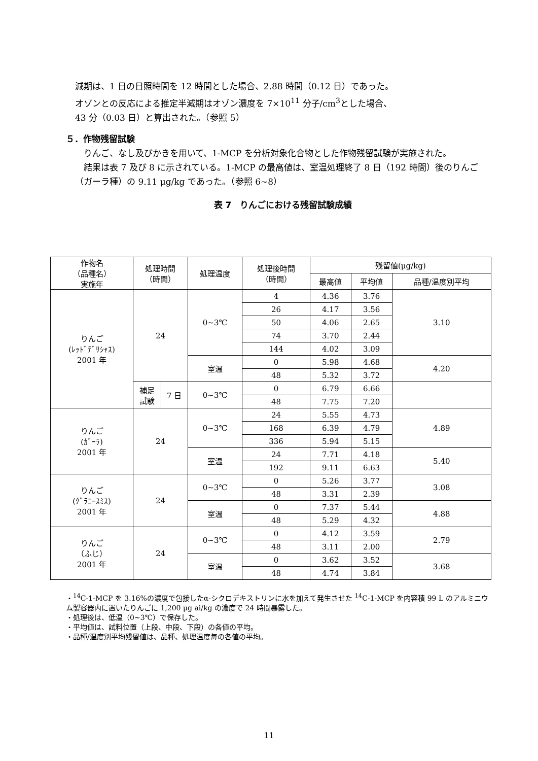減期は、1 日の日照時間を 12 時間とした場合、2.88 時間（0.12 日）であった。
オゾンとの反応による推定半減期はオゾン濃度を 7×10<sup>11</sup> 分子/cm<sup>3</sup>とした場合、
43 分（0.03 日）と算出された。（参照 5）
５．作物残留試験
　りんご、なし及びかきを用いて、1-MCP を分析対象化合物とした作物残留試験が実施された。
　結果は表 7 及び 8 に示されている。1-MCP の最高値は、室温処理終了 8 日（192 時間）後のりんご（ガーラ種）の 9.11 μg/kg であった。（参照 6~8）
表 7　りんごにおける残留試験成績
| 作物名 （品種名） 実施年 | 処理時間 （時間） | | 処理温度 | 処理後時間 （時間） | 残留値(μg/kg) | | |
| --- | --- | --- | --- | --- | --- | --- | --- |
| | | | | | 最高値 | 平均値 | 品種/温度別平均 |
| りんご (ﾚｯﾄﾞﾃﾞﾘｼｬｽ) 2001 年 | 24 | | 0~3℃ | 4 | 4.36 | 3.76 | 3.10 |
| | | | | 26 | 4.17 | 3.56 | |
| | | | | 50 | 4.06 | 2.65 | |
| | | | | 74 | 3.70 | 2.44 | |
| | | | | 144 | 4.02 | 3.09 | |
| | | | 室温 | 0 | 5.98 | 4.68 | 4.20 |
| | | | | 48 | 5.32 | 3.72 | |
| | 補足 試験 | 7 日 | 0~3℃ | 0 | 6.79 | 6.66 | |
| | | | | 48 | 7.75 | 7.20 | |
| りんご (ｶﾞｰﾗ) 2001 年 | 24 | | 0~3℃ | 24 | 5.55 | 4.73 | 4.89 |
| | | | | 168 | 6.39 | 4.79 | |
| | | | | 336 | 5.94 | 5.15 | |
| | | | 室温 | 24 | 7.71 | 4.18 | 5.40 |
| | | | | 192 | 9.11 | 6.63 | |
| りんご (ｸﾞﾗﾆｰｽﾐｽ) 2001 年 | 24 | | 0~3℃ | 0 | 5.26 | 3.77 | 3.08 |
| | | | | 48 | 3.31 | 2.39 | |
| | | | 室温 | 0 | 7.37 | 5.44 | 4.88 |
| | | | | 48 | 5.29 | 4.32 | |
| りんご （ふじ） 2001 年 | 24 | | 0~3℃ | 0 | 4.12 | 3.59 | 2.79 |
| | | | | 48 | 3.11 | 2.00 | |
| | | | 室温 | 0 | 3.62 | 3.52 | 3.68 |
| | | | | 48 | 4.74 | 3.84 | |
・<sup>14</sup>C-1-MCP を 3.16%の濃度で包接したα-シクロデキストリンに水を加えて発生させた <sup>14</sup>C-1-MCP を内容積 99 L のアルミニウム製容器内に置いたりんごに 1,200 μg ai/kg の濃度で 24 時間暴露した。
・処理後は、低温（0~3℃）で保存した。
・平均値は、試料位置（上段、中段、下段）の各値の平均。
・品種/温度別平均残留値は、品種、処理温度毎の各値の平均。
11